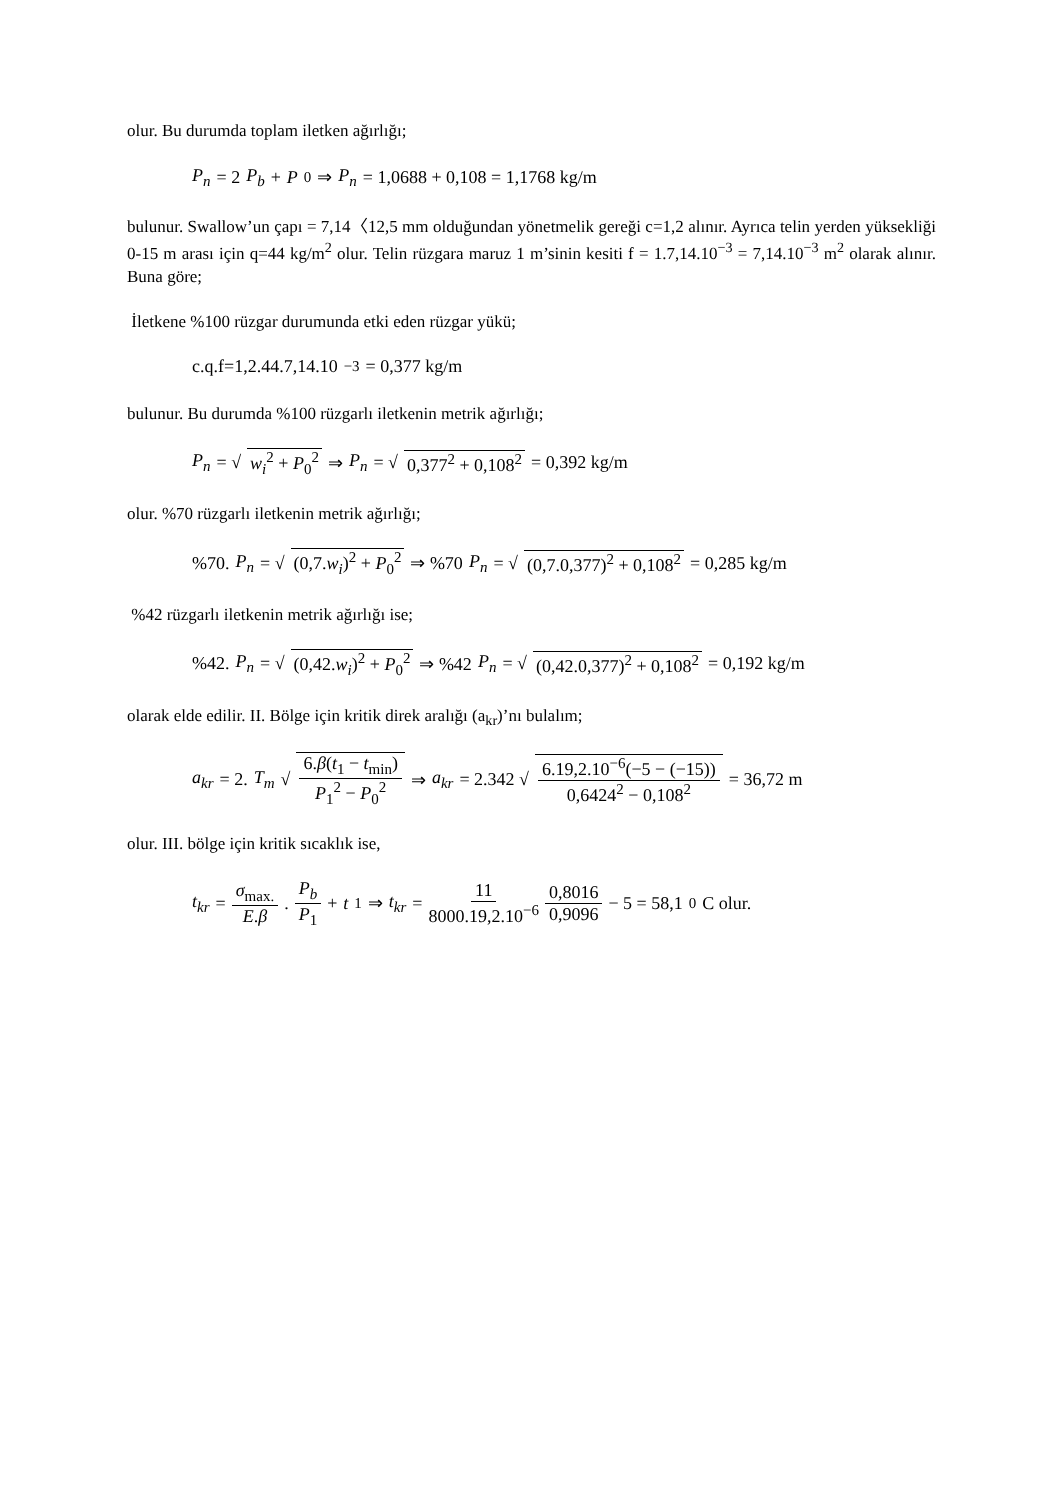olur. Bu durumda toplam iletken ağırlığı;
P<sub>n</sub> = 2 P<sub>b</sub> + P<sub>0</sub> ⇒ P<sub>n</sub> = 1,0688 + 0,108 = 1,1768 kg/m
bulunur. Swallow’un çapı = 7,14〈12,5 mm olduğundan yönetmelik gereği c=1,2 alınır. Ayrıca telin yerden yüksekliği 0-15 m arası için q=44 kg/m<sup>2</sup> olur. Telin rüzgara maruz 1 m’sinin kesiti f = 1.7,14.10<sup>−3</sup> = 7,14.10<sup>−3</sup> m<sup>2</sup> olarak alınır. Buna göre;
İletkene %100 rüzgar durumunda etki eden rüzgar yükü;
c.q.f=1,2.44.7,14.10<sup>−3</sup> = 0,377 kg/m
bulunur. Bu durumda %100 rüzgarlı iletkenin metrik ağırlığı;
P<sub>n</sub> = √ w<sub>i</sub><sup>2</sup> + P<sub>0</sub><sup>2</sup> ⇒ P<sub>n</sub> = √ 0,377<sup>2</sup> + 0,108<sup>2</sup> = 0,392 kg/m
olur. %70 rüzgarlı iletkenin metrik ağırlığı;
%70. P<sub>n</sub> = √ (0,7.w<sub>i</sub>)<sup>2</sup> + P<sub>0</sub><sup>2</sup> ⇒ %70 P<sub>n</sub> = √ (0,7.0,377)<sup>2</sup> + 0,108<sup>2</sup> = 0,285 kg/m
%42 rüzgarlı iletkenin metrik ağırlığı ise;
%42. P<sub>n</sub> = √ (0,42.w<sub>i</sub>)<sup>2</sup> + P<sub>0</sub><sup>2</sup> ⇒ %42 P<sub>n</sub> = √ (0,42.0,377)<sup>2</sup> + 0,108<sup>2</sup> = 0,192 kg/m
olarak elde edilir. II. Bölge için kritik direk aralığı (a<sub>kr</sub>)’nı bulalım;
a<sub>kr</sub> = 2. T<sub>m</sub> √ 6.β(t<sub>1</sub> − t<sub>min</sub>) P<sub>1</sub><sup>2</sup> − P<sub>0</sub><sup>2</sup> ⇒ a<sub>kr</sub> = 2.342 √ 6.19,2.10<sup>−6</sup>(−5 − (−15)) 0,6424<sup>2</sup> − 0,108<sup>2</sup> = 36,72 m
olur. III. bölge için kritik sıcaklık ise,
t<sub>kr</sub> = σ<sub>max.</sub> E.β . P<sub>b</sub> P<sub>1</sub> + t<sub>1</sub> ⇒ t<sub>kr</sub> = 11 8000.19,2.10<sup>−6</sup> 0,8016 0,9096 − 5 = 58,1 <sup>0</sup>C olur.